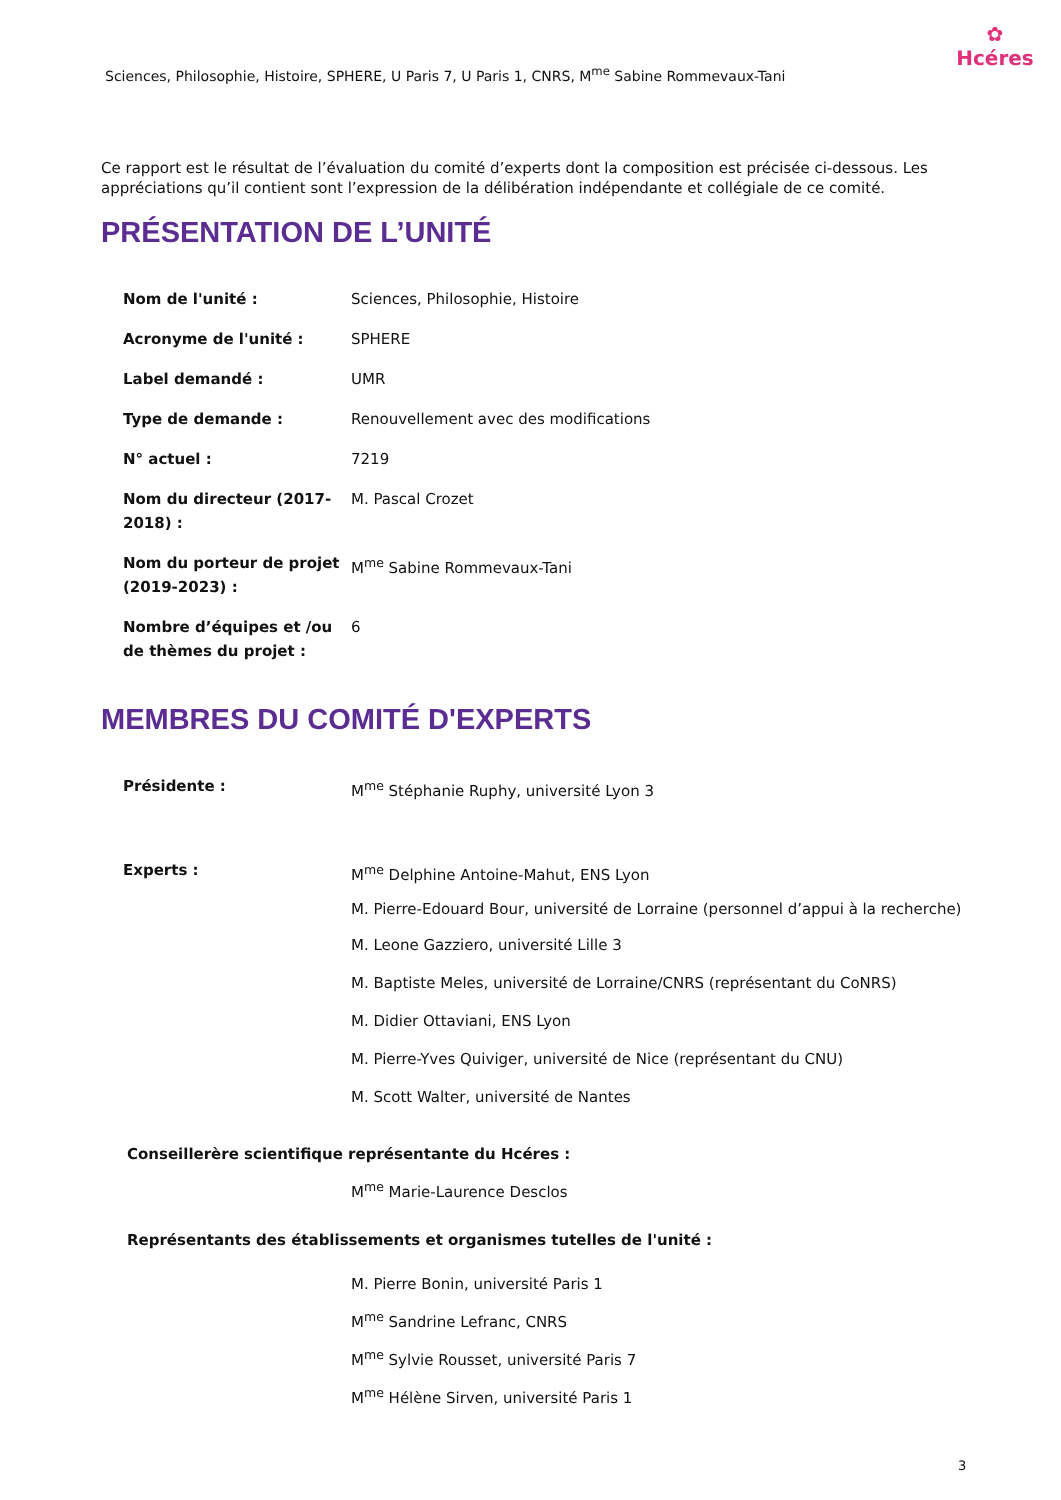Sciences, Philosophie, Histoire, SPHERE, U Paris 7, U Paris 1, CNRS, M<sup>me</sup> Sabine Rommevaux-Tani
✿
Hcéres
Ce rapport est le résultat de l’évaluation du comité d’experts dont la composition est précisée ci-dessous. Les appréciations qu’il contient sont l’expression de la délibération indépendante et collégiale de ce comité.
PRÉSENTATION DE L’UNITÉ
| Nom de l'unité : | Sciences, Philosophie, Histoire |
| Acronyme de l'unité : | SPHERE |
| Label demandé : | UMR |
| Type de demande : | Renouvellement avec des modifications |
| N° actuel : | 7219 |
| Nom du directeur (2017-2018) : | M. Pascal Crozet |
| Nom du porteur de projet (2019-2023) : | M<sup>me</sup> Sabine Rommevaux-Tani |
| Nombre d’équipes et /ou de thèmes du projet : | 6 |
MEMBRES DU COMITÉ D'EXPERTS
| Présidente : | M<sup>me</sup> Stéphanie Ruphy, université Lyon 3 |
| Experts : | M<sup>me</sup> Delphine Antoine-Mahut, ENS Lyon M. Pierre-Edouard Bour, université de Lorraine (personnel d’appui à la recherche) M. Leone Gazziero, université Lille 3 M. Baptiste Meles, université de Lorraine/CNRS (représentant du CoNRS) M. Didier Ottaviani, ENS Lyon M. Pierre-Yves Quiviger, université de Nice (représentant du CNU) M. Scott Walter, université de Nantes |
Conseillerère scientifique représentante du Hcéres :
M<sup>me</sup> Marie-Laurence Desclos
Représentants des établissements et organismes tutelles de l'unité :
M. Pierre Bonin, université Paris 1
M<sup>me</sup> Sandrine Lefranc, CNRS
M<sup>me</sup> Sylvie Rousset, université Paris 7
M<sup>me</sup> Hélène Sirven, université Paris 1
3